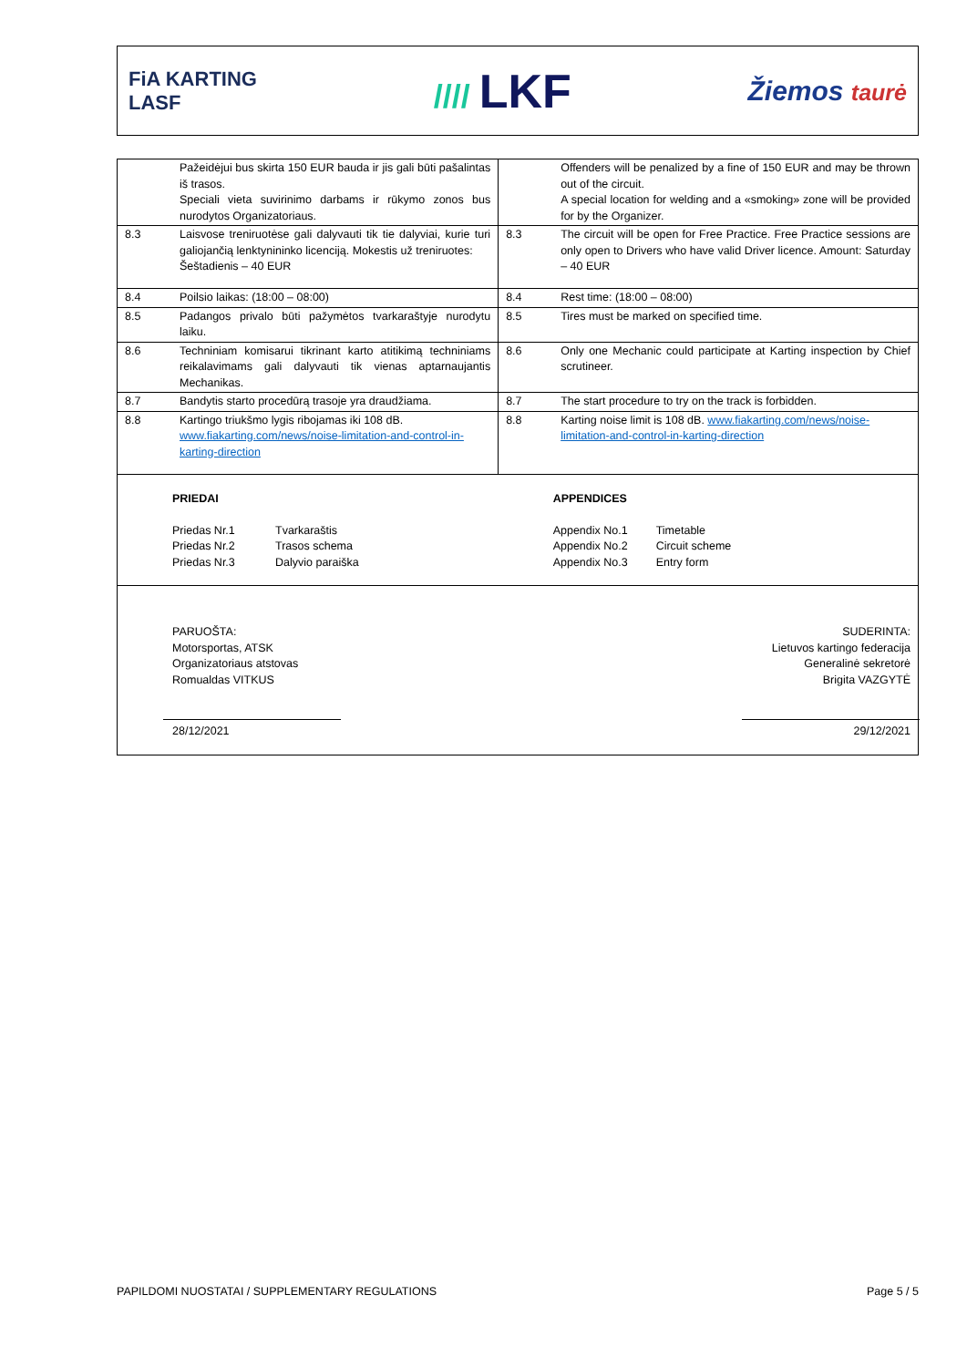FiA KARTING
LASF
//// LKF
Žiemos taurė
| | Pažeidėjui bus skirta 150 EUR bauda ir jis gali būti pašalintas iš trasos. Speciali vieta suvirinimo darbams ir rūkymo zonos bus nurodytos Organizatoriaus. | | Offenders will be penalized by a fine of 150 EUR and may be thrown out of the circuit. A special location for welding and a «smoking» zone will be provided for by the Organizer. |
| 8.3 | Laisvose treniruotėse gali dalyvauti tik tie dalyviai, kurie turi galiojančią lenktynininko licenciją. Mokestis už treniruotes: Šeštadienis – 40 EUR | 8.3 | The circuit will be open for Free Practice. Free Practice sessions are only open to Drivers who have valid Driver licence. Amount: Saturday – 40 EUR |
| 8.4 | Poilsio laikas: (18:00 – 08:00) | 8.4 | Rest time: (18:00 – 08:00) |
| 8.5 | Padangos privalo būti pažymėtos tvarkaraštyje nurodytu laiku. | 8.5 | Tires must be marked on specified time. |
| 8.6 | Techniniam komisarui tikrinant karto atitikimą techniniams reikalavimams gali dalyvauti tik vienas aptarnaujantis Mechanikas. | 8.6 | Only one Mechanic could participate at Karting inspection by Chief scrutineer. |
| 8.7 | Bandytis starto procedūrą trasoje yra draudžiama. | 8.7 | The start procedure to try on the track is forbidden. |
| 8.8 | Kartingo triukšmo lygis ribojamas iki 108 dB. www.fiakarting.com/news/noise-limitation-and-control-in-karting-direction | 8.8 | Karting noise limit is 108 dB. www.fiakarting.com/news/noise-limitation-and-control-in-karting-direction |
| PRIEDAI / Priedas Nr.1 / Tvarkaraštis / / Priedas Nr.2 / Trasos schema / / Priedas Nr.3 / Dalyvio paraiška / | | APPENDICES / Appendix No.1 / Timetable / / Appendix No.2 / Circuit scheme / / Appendix No.3 / Entry form / | |
| PARUOŠTA: Motorsportas, ATSK Organizatoriaus atstovas Romualdas VITKUS 28/12/2021 SUDERINTA: Lietuvos kartingo federacija Generalinė sekretorė Brigita VAZGYTĖ 29/12/2021 | | | |
PAPILDOMI NUOSTATAI / SUPPLEMENTARY REGULATIONS Page 5 / 5